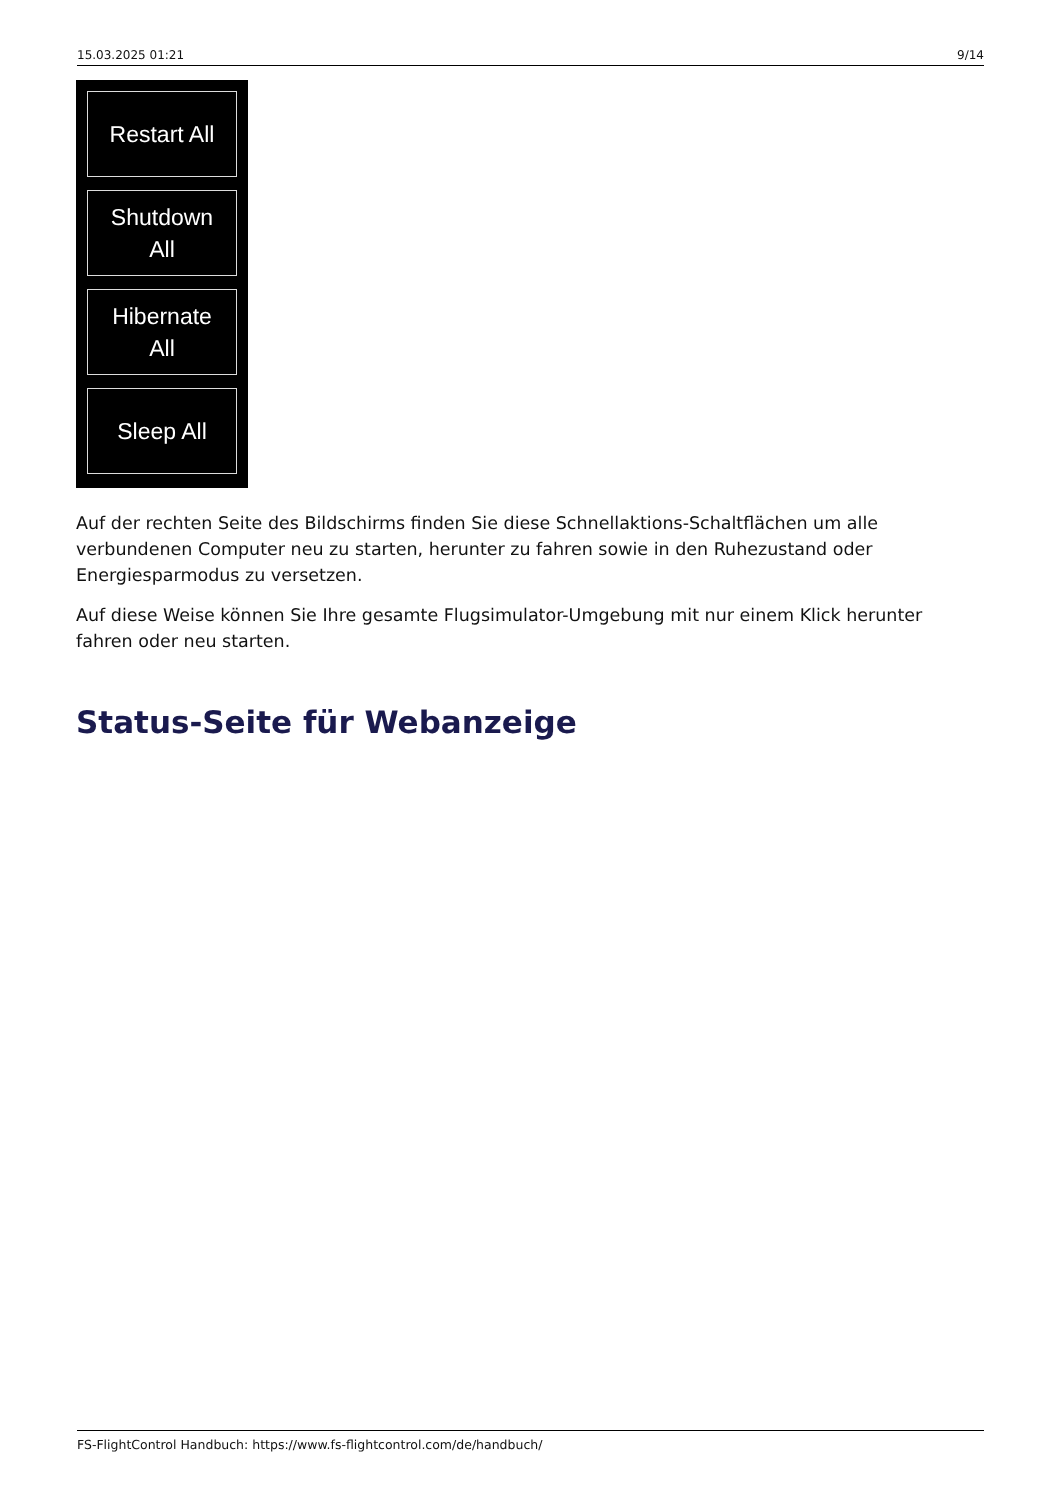15.03.2025 01:21 9/14
Restart All
Shutdown
All
Hibernate
All
Sleep All
Auf der rechten Seite des Bildschirms finden Sie diese Schnellaktions-Schaltflächen um alle verbundenen Computer neu zu starten, herunter zu fahren sowie in den Ruhezustand oder Energiesparmodus zu versetzen.
Auf diese Weise können Sie Ihre gesamte Flugsimulator-Umgebung mit nur einem Klick herunter fahren oder neu starten.
Status-Seite für Webanzeige
FS-FlightControl Handbuch: https://www.fs-flightcontrol.com/de/handbuch/